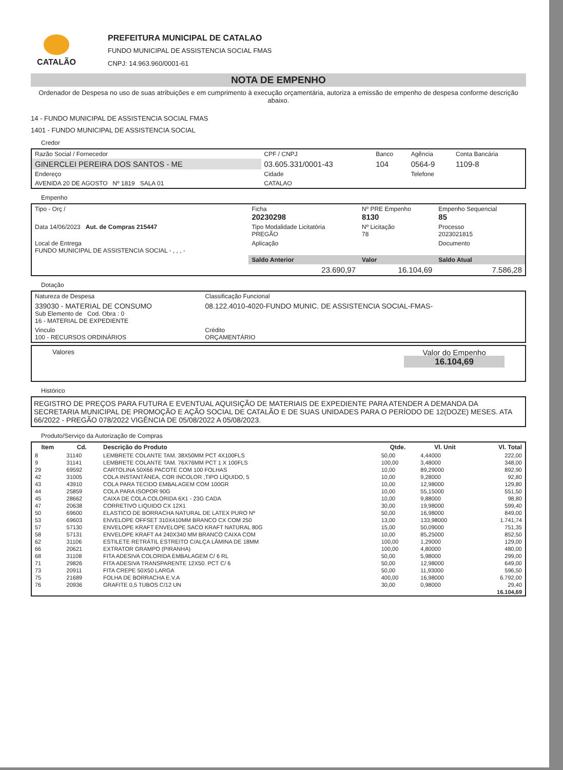CATALÃO
PREFEITURA MUNICIPAL DE CATALAO
FUNDO MUNICIPAL DE ASSISTENCIA SOCIAL FMAS
CNPJ: 14.963.960/0001-61
NOTA DE EMPENHO
Ordenador de Despesa no uso de suas atribuições e em cumprimento à execução orçamentária, autoriza a emissão de empenho de despesa conforme descrição abaixo.
14 - FUNDO MUNICIPAL DE ASSISTENCIA SOCIAL FMAS
1401 - FUNDO MUNICIPAL DE ASSISTENCIA SOCIAL
Credor
| Razão Social / Fornecedor | CPF / CNPJ | Banco | Agência | Conta Bancária |
| GINERCLEI PEREIRA DOS SANTOS - ME | 03.605.331/0001-43 | 104 | 0564-9 | 1109-8 |
| Endereço | Cidade | | Telefone | |
| AVENIDA 20 DE AGOSTO Nº 1819 SALA 01 | CATALAO | | | |
Empenho
| Tipo - Orç / | Ficha 20230298 | Nº PRE Empenho 8130 | Empenho Sequencial 85 |
| Data 14/06/2023 Aut. de Compras 215447 | Tipo Modalidade Licitatória PREGÃO | Nº Licitação 78 | Processo 2023021815 |
| Local de Entrega FUNDO MUNICIPAL DE ASSISTENCIA SOCIAL - , , , - | Aplicação | | Documento |
| | Saldo Anterior | Valor | Saldo Atual |
| | 23.690,97 | 16.104,69 | 7.586,28 |
Dotação
| Natureza de Despesa | Classificação Funcional |
| 339030 - MATERIAL DE CONSUMO Sub Elemento de Cod. Obra : 0 16 - MATERIAL DE EXPEDIENTE | 08.122.4010-4020-FUNDO MUNIC. DE ASSISTENCIA SOCIAL-FMAS- |
| Vinculo 100 - RECURSOS ORDINÁRIOS | Crédito ORÇAMENTÁRIO |
Valores
Valor do Empenho
16.104,69
Histórico
REGISTRO DE PREÇOS PARA FUTURA E EVENTUAL AQUISIÇÃO DE MATERIAIS DE EXPEDIENTE PARA ATENDER A DEMANDA DA SECRETARIA MUNICIPAL DE PROMOÇÃO E AÇÃO SOCIAL DE CATALÃO E DE SUAS UNIDADES PARA O PERÍODO DE 12(DOZE) MESES. ATA 66/2022 - PREGÃO 078/2022 VIGÊNCIA DE 05/08/2022 A 05/08/2023.
Produto/Serviço da Autorização de Compras
| Item | Cd. | Descrição do Produto | Qtde. | Vl. Unit | Vl. Total |
| --- | --- | --- | --- | --- | --- |
| 8 | 31140 | LEMBRETE COLANTE TAM. 38X50MM PCT 4X100FLS | 50,00 | 4,44000 | 222,00 |
| 9 | 31141 | LEMBRETE COLANTE TAM. 76X76MM PCT 1 X 100FLS | 100,00 | 3,48000 | 348,00 |
| 29 | 69592 | CARTOLINA 50X66 PACOTE COM 100 FOLHAS | 10,00 | 89,29000 | 892,90 |
| 42 | 31005 | COLA INSTANTÂNEA, COR INCOLOR ,TIPO LÍQUIDO, 5 | 10,00 | 9,28000 | 92,80 |
| 43 | 43910 | COLA PARA TECIDO EMBALAGEM COM 100GR | 10,00 | 12,98000 | 129,80 |
| 44 | 25859 | COLA PARA ISOPOR 90G | 10,00 | 55,15000 | 551,50 |
| 45 | 28662 | CAIXA DE COLA COLORIDA 6X1 - 23G CADA | 10,00 | 9,88000 | 98,80 |
| 47 | 20638 | CORRETIVO LIQUIDO CX 12X1 | 30,00 | 19,98000 | 599,40 |
| 50 | 69600 | ELASTICO DE BORRACHA NATURAL DE LATEX PURO Nº | 50,00 | 16,98000 | 849,00 |
| 53 | 69603 | ENVELOPE OFFSET 310X410MM BRANCO CX COM 250 | 13,00 | 133,98000 | 1.741,74 |
| 57 | 57130 | ENVELOPE KRAFT ENVELOPE SACO KRAFT NATURAL 80G | 15,00 | 50,09000 | 751,35 |
| 58 | 57131 | ENVELOPE KRAFT A4 240X340 MM BRANCO CAIXA COM | 10,00 | 85,25000 | 852,50 |
| 62 | 31106 | ESTILETE RETRÁTIL ESTREITO C/ALÇA LÂMINA DE 18MM | 100,00 | 1,29000 | 129,00 |
| 66 | 20621 | EXTRATOR GRAMPO (PIRANHA) | 100,00 | 4,80000 | 480,00 |
| 68 | 31108 | FITA ADESIVA COLORIDA EMBALAGEM C/ 6 RL | 50,00 | 5,98000 | 299,00 |
| 71 | 29826 | FITA ADESIVA TRANSPARENTE 12X50. PCT C/ 6 | 50,00 | 12,98000 | 649,00 |
| 73 | 20911 | FITA CREPE 50X50 LARGA | 50,00 | 11,93000 | 596,50 |
| 75 | 21689 | FOLHA DE BORRACHA E.V.A | 400,00 | 16,98000 | 6.792,00 |
| 76 | 20936 | GRAFITE 0,5 TUBOS C/12 UN | 30,00 | 0,98000 | 29,40 |
| | | | | | 16.104,69 |